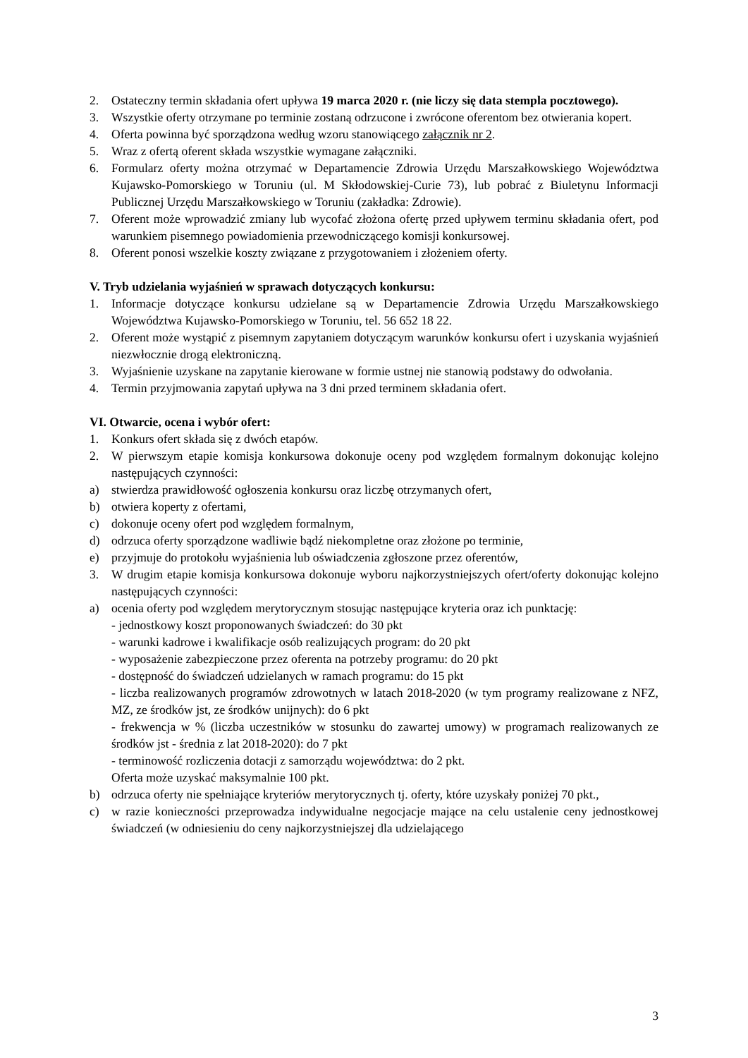2. Ostateczny termin składania ofert upływa 19 marca 2020 r. (nie liczy się data stempla pocztowego).
3. Wszystkie oferty otrzymane po terminie zostaną odrzucone i zwrócone oferentom bez otwierania kopert.
4. Oferta powinna być sporządzona według wzoru stanowiącego załącznik nr 2.
5. Wraz z ofertą oferent składa wszystkie wymagane załączniki.
6. Formularz oferty można otrzymać w Departamencie Zdrowia Urzędu Marszałkowskiego Województwa Kujawsko-Pomorskiego w Toruniu (ul. M Skłodowskiej-Curie 73), lub pobrać z Biuletynu Informacji Publicznej Urzędu Marszałkowskiego w Toruniu (zakładka: Zdrowie).
7. Oferent może wprowadzić zmiany lub wycofać złożona ofertę przed upływem terminu składania ofert, pod warunkiem pisemnego powiadomienia przewodniczącego komisji konkursowej.
8. Oferent ponosi wszelkie koszty związane z przygotowaniem i złożeniem oferty.
V. Tryb udzielania wyjaśnień w sprawach dotyczących konkursu:
1. Informacje dotyczące konkursu udzielane są w Departamencie Zdrowia Urzędu Marszałkowskiego Województwa Kujawsko-Pomorskiego w Toruniu, tel. 56 652 18 22.
2. Oferent może wystąpić z pisemnym zapytaniem dotyczącym warunków konkursu ofert i uzyskania wyjaśnień niezwłocznie drogą elektroniczną.
3. Wyjaśnienie uzyskane na zapytanie kierowane w formie ustnej nie stanowią podstawy do odwołania.
4. Termin przyjmowania zapytań upływa na 3 dni przed terminem składania ofert.
VI. Otwarcie, ocena i wybór ofert:
1. Konkurs ofert składa się z dwóch etapów.
2. W pierwszym etapie komisja konkursowa dokonuje oceny pod względem formalnym dokonując kolejno następujących czynności:
a) stwierdza prawidłowość ogłoszenia konkursu oraz liczbę otrzymanych ofert,
b) otwiera koperty z ofertami,
c) dokonuje oceny ofert pod względem formalnym,
d) odrzuca oferty sporządzone wadliwie bądź niekompletne oraz złożone po terminie,
e) przyjmuje do protokołu wyjaśnienia lub oświadczenia zgłoszone przez oferentów,
3. W drugim etapie komisja konkursowa dokonuje wyboru najkorzystniejszych ofert/oferty dokonując kolejno następujących czynności:
a) ocenia oferty pod względem merytorycznym stosując następujące kryteria oraz ich punktację:
- jednostkowy koszt proponowanych świadczeń: do 30 pkt
- warunki kadrowe i kwalifikacje osób realizujących program: do 20 pkt
- wyposażenie zabezpieczone przez oferenta na potrzeby programu: do 20 pkt
- dostępność do świadczeń udzielanych w ramach programu: do 15 pkt
- liczba realizowanych programów zdrowotnych w latach 2018-2020 (w tym programy realizowane z NFZ, MZ, ze środków jst, ze środków unijnych): do 6 pkt
- frekwencja w % (liczba uczestników w stosunku do zawartej umowy) w programach realizowanych ze środków jst - średnia z lat 2018-2020): do 7 pkt
- terminowość rozliczenia dotacji z samorządu województwa: do 2 pkt.
Oferta może uzyskać maksymalnie 100 pkt.
b) odrzuca oferty nie spełniające kryteriów merytorycznych tj. oferty, które uzyskały poniżej 70 pkt.,
c) w razie konieczności przeprowadza indywidualne negocjacje mające na celu ustalenie ceny jednostkowej świadczeń (w odniesieniu do ceny najkorzystniejszej dla udzielającego
3